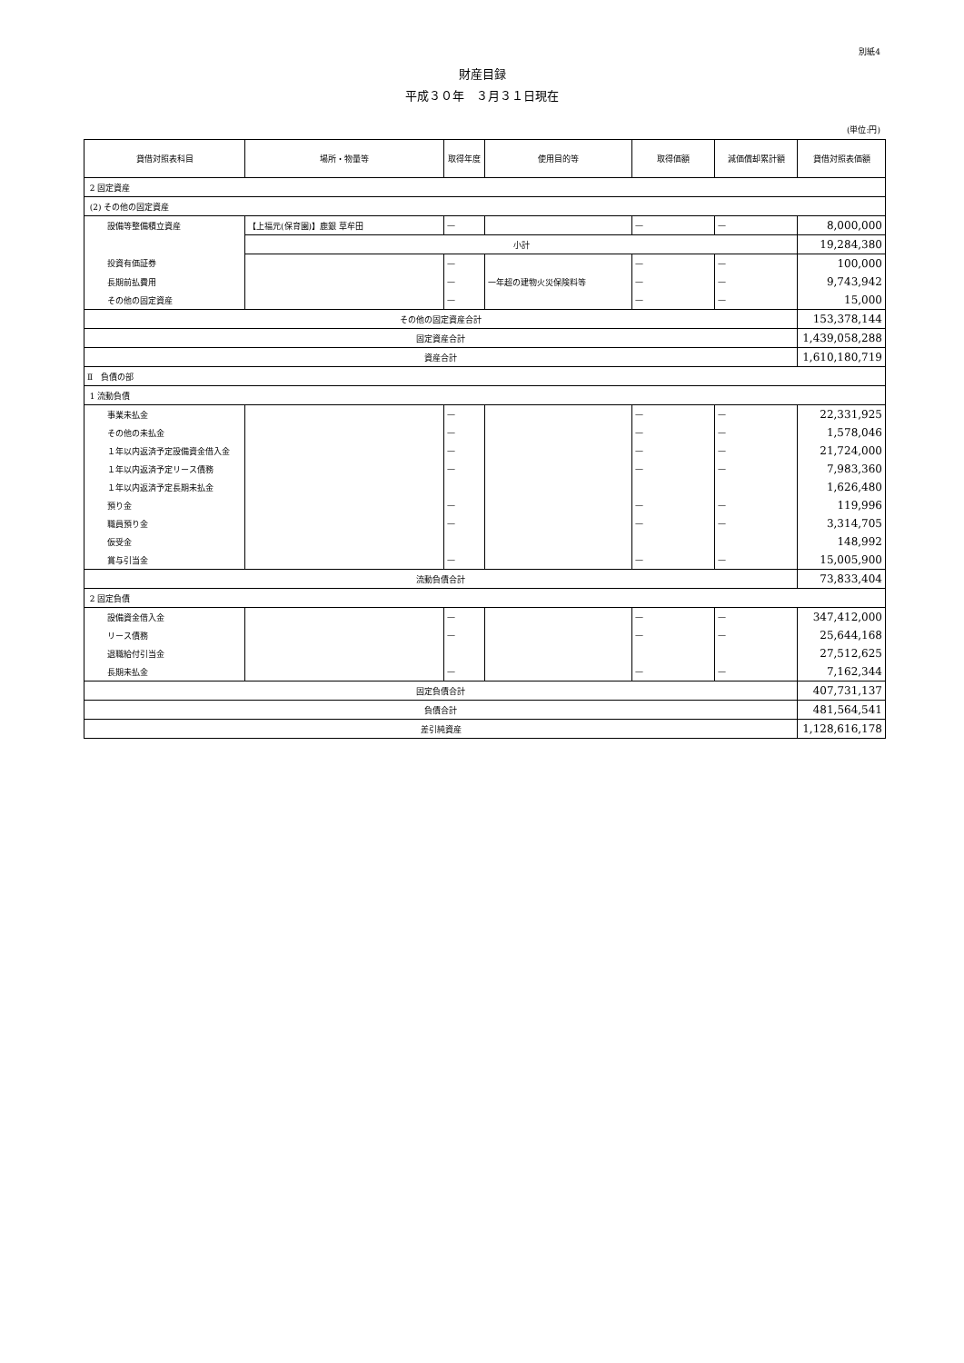別紙4
財産目録
平成３０年　３月３１日現在
(単位:円)
| 貸借対照表科目 | 場所・物量等 | 取得年度 | 使用目的等 | 取得価額 | 減価償却累計額 | 貸借対照表価額 |
| --- | --- | --- | --- | --- | --- | --- |
| 2 固定資産 | | | | | | |
| (2) その他の固定資産 | | | | | | |
| 設備等整備積立資産 | 【上福元(保育園)】鹿銀 草牟田 | — | | — | — | 8,000,000 |
| | 小計 | | | | | 19,284,380 |
| 投資有価証券 | | — | | — | — | 100,000 |
| 長期前払費用 | | — | 一年超の建物火災保険料等 | — | — | 9,743,942 |
| その他の固定資産 | | — | | — | — | 15,000 |
| その他の固定資産合計 | | | | | | 153,378,144 |
| 固定資産合計 | | | | | | 1,439,058,288 |
| 資産合計 | | | | | | 1,610,180,719 |
| Ⅱ 負債の部 | | | | | | |
| 1 流動負債 | | | | | | |
| 事業未払金 | | — | | — | — | 22,331,925 |
| その他の未払金 | | — | | — | — | 1,578,046 |
| １年以内返済予定設備資金借入金 | | — | | — | — | 21,724,000 |
| １年以内返済予定リース債務 | | — | | — | — | 7,983,360 |
| １年以内返済予定長期未払金 | | | | | | 1,626,480 |
| 預り金 | | — | | — | — | 119,996 |
| 職員預り金 | | — | | — | — | 3,314,705 |
| 仮受金 | | | | | | 148,992 |
| 賞与引当金 | | — | | — | — | 15,005,900 |
| 流動負債合計 | | | | | | 73,833,404 |
| 2 固定負債 | | | | | | |
| 設備資金借入金 | | — | | — | — | 347,412,000 |
| リース債務 | | — | | — | — | 25,644,168 |
| 退職給付引当金 | | | | | | 27,512,625 |
| 長期未払金 | | — | | — | — | 7,162,344 |
| 固定負債合計 | | | | | | 407,731,137 |
| 負債合計 | | | | | | 481,564,541 |
| 差引純資産 | | | | | | 1,128,616,178 |